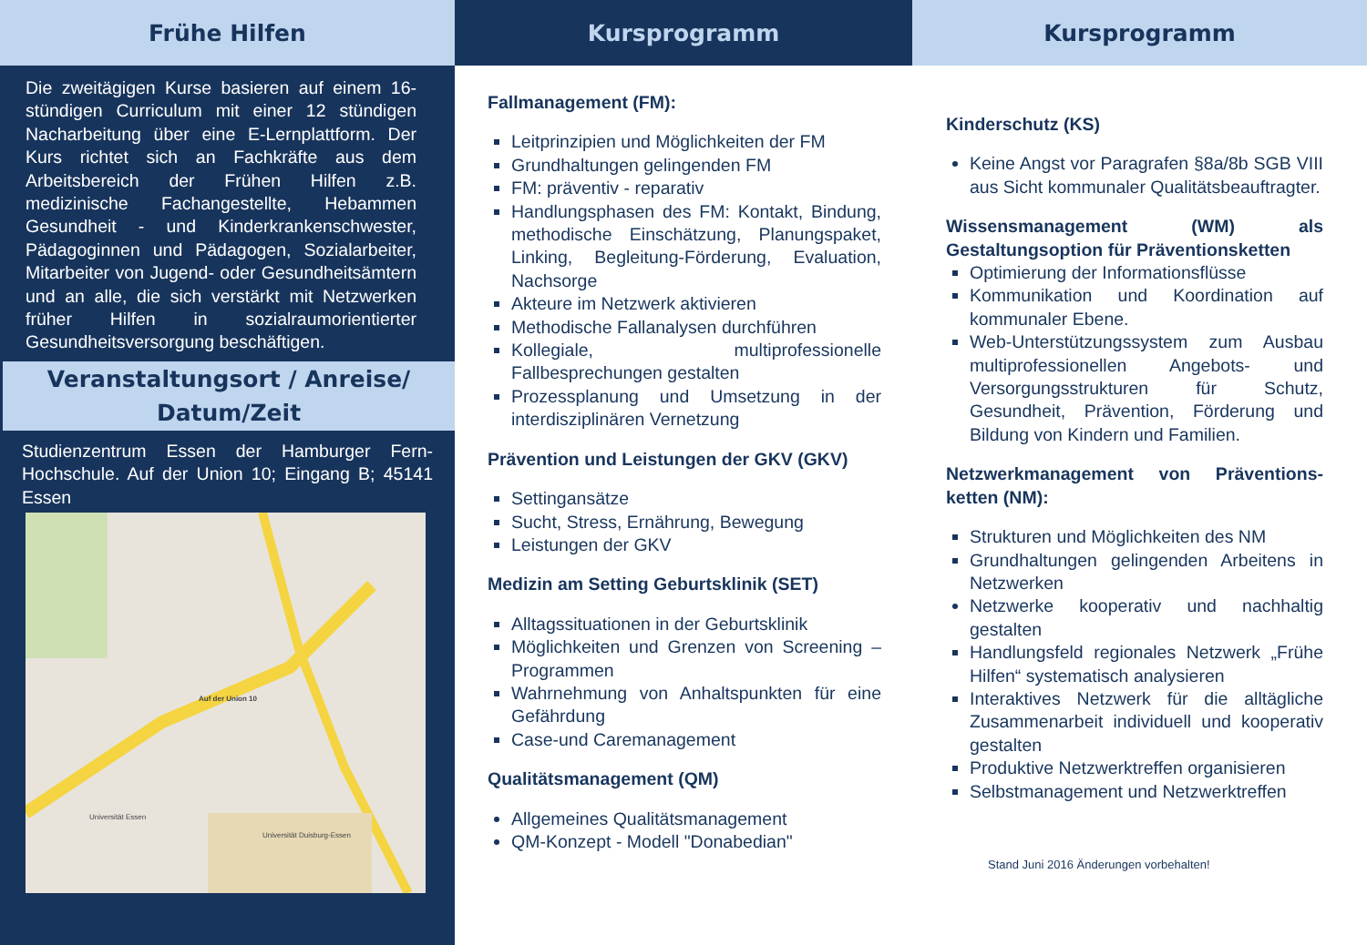Frühe Hilfen
Die zweitägigen Kurse basieren auf einem 16-stündigen Curriculum mit einer 12 stündigen Nacharbeitung über eine E-Lernplattform. Der Kurs richtet sich an Fachkräfte aus dem Arbeitsbereich der Frühen Hilfen z.B. medizinische Fachangestellte, Hebammen Gesundheit - und Kinderkrankenschwester, Pädagoginnen und Pädagogen, Sozialarbeiter, Mitarbeiter von Jugend- oder Gesundheitsämtern und an alle, die sich verstärkt mit Netzwerken früher Hilfen in sozialraumorientierter Gesundheitsversorgung beschäftigen.
Veranstaltungsort / Anreise/
Datum/Zeit
Studienzentrum Essen der Hamburger Fern-Hochschule. Auf der Union 10; Eingang B; 45141 Essen
Auf der Union 10
Universität Duisburg-Essen
Universität Essen
Kursprogramm
Fallmanagement (FM):
Leitprinzipien und Möglichkeiten der FM
Grundhaltungen gelingenden FM
FM: präventiv - reparativ
Handlungsphasen des FM: Kontakt, Bindung, methodische Einschätzung, Planungspaket, Linking, Begleitung-Förderung, Evaluation, Nachsorge
Akteure im Netzwerk aktivieren
Methodische Fallanalysen durchführen
Kollegiale, multiprofessionelle Fallbesprechungen gestalten
Prozessplanung und Umsetzung in der interdisziplinären Vernetzung
Prävention und Leistungen der GKV (GKV)
Settingansätze
Sucht, Stress, Ernährung, Bewegung
Leistungen der GKV
Medizin am Setting Geburtsklinik (SET)
Alltagssituationen in der Geburtsklinik
Möglichkeiten und Grenzen von Screening – Programmen
Wahrnehmung von Anhaltspunkten für eine Gefährdung
Case-und Caremanagement
Qualitätsmanagement (QM)
Allgemeines Qualitätsmanagement
QM-Konzept - Modell "Donabedian"
Kursprogramm
Kinderschutz (KS)
Keine Angst vor Paragrafen §8a/8b SGB VIII aus Sicht kommunaler Qualitätsbeauftragter.
Wissensmanagement (WM) als Gestaltungsoption für Präventionsketten
Optimierung der Informationsflüsse
Kommunikation und Koordination auf kommunaler Ebene.
Web-Unterstützungssystem zum Ausbau multiprofessionellen Angebots- und Versorgungsstrukturen für Schutz, Gesundheit, Prävention, Förderung und Bildung von Kindern und Familien.
Netzwerkmanagement von Präventions-ketten (NM):
Strukturen und Möglichkeiten des NM
Grundhaltungen gelingenden Arbeitens in Netzwerken
Netzwerke kooperativ und nachhaltig gestalten
Handlungsfeld regionales Netzwerk „Frühe Hilfen“ systematisch analysieren
Interaktives Netzwerk für die alltägliche Zusammenarbeit individuell und kooperativ gestalten
Produktive Netzwerktreffen organisieren
Selbstmanagement und Netzwerktreffen
Stand Juni 2016 Änderungen vorbehalten!